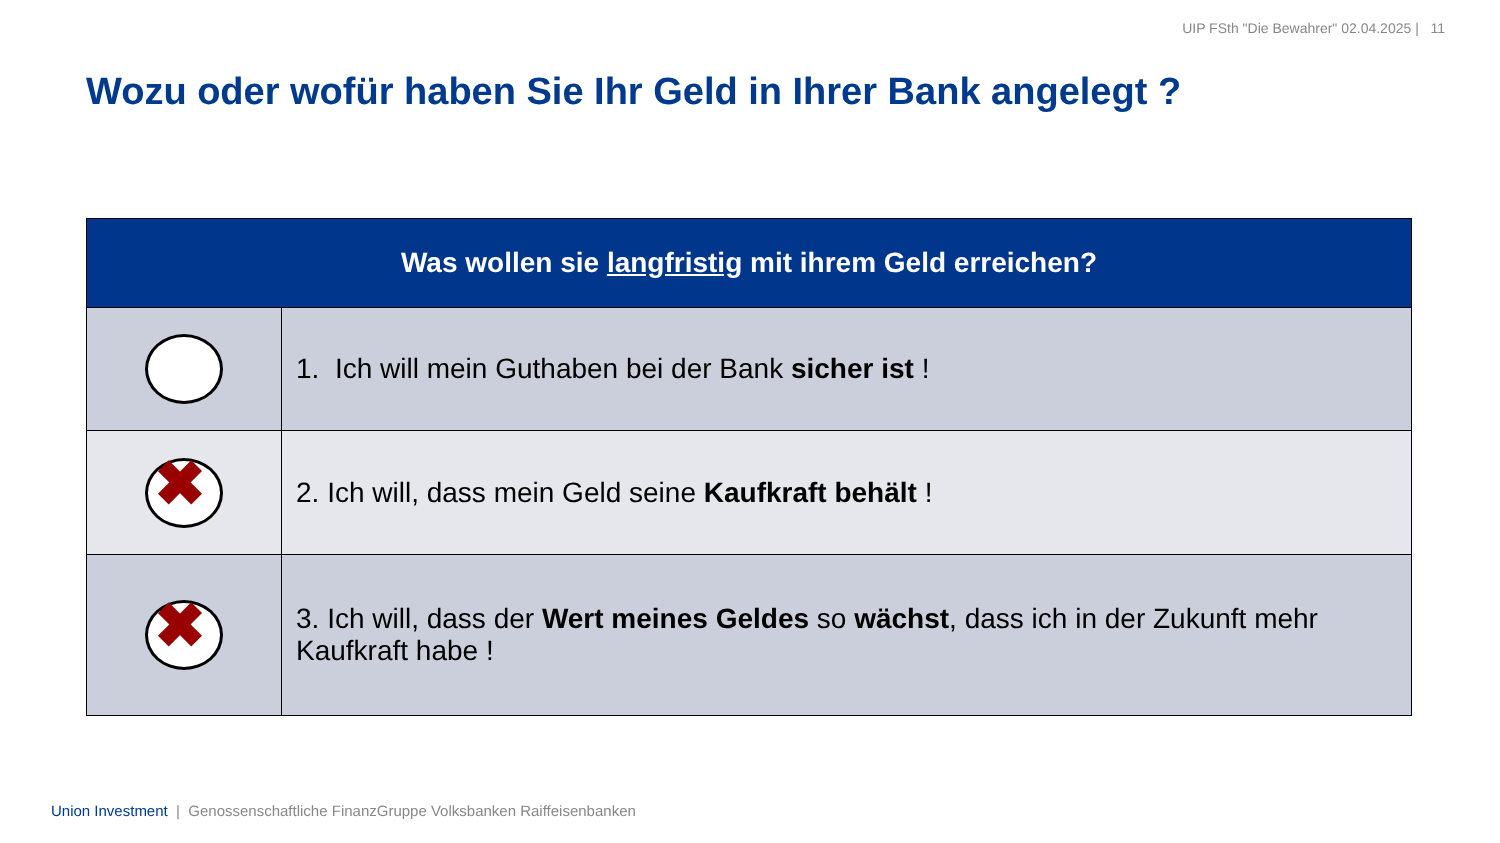UIP FSth "Die Bewahrer" 02.04.2025 | 11
Wozu oder wofür haben Sie Ihr Geld in Ihrer Bank angelegt ?
| Was wollen sie langfristig mit ihrem Geld erreichen? | |
| --- | --- |
| | 1. Ich will mein Guthaben bei der Bank sicher ist ! |
| ✖ | 2. Ich will, dass mein Geld seine Kaufkraft behält ! |
| ✖ | 3. Ich will, dass der Wert meines Geldes so wächst , dass ich in der Zukunft mehr Kaufkraft habe ! |
Union Investment | Genossenschaftliche FinanzGruppe Volksbanken Raiffeisenbanken